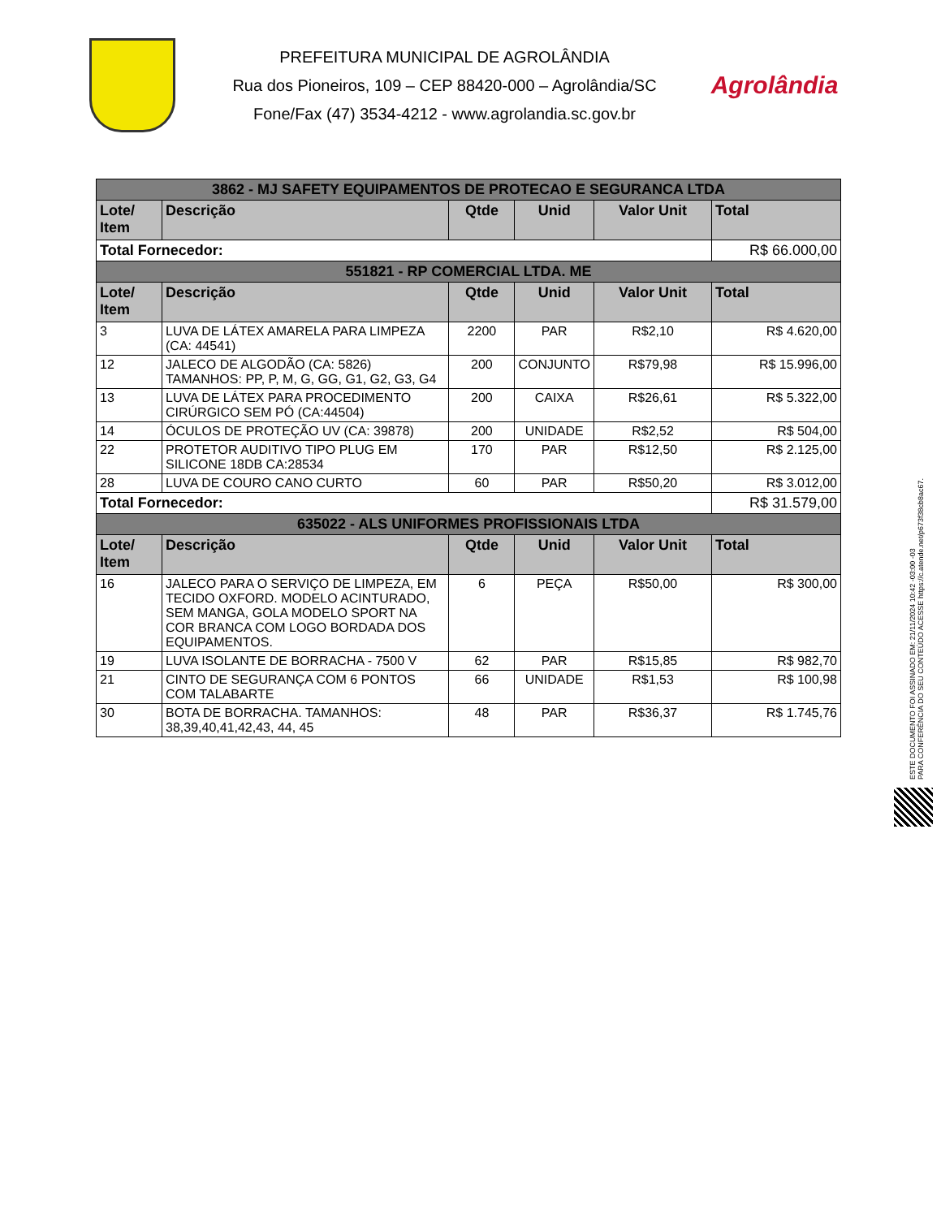PREFEITURA MUNICIPAL DE AGROLÂNDIA
Rua dos Pioneiros, 109 – CEP 88420-000 – Agrolândia/SC
Fone/Fax (47) 3534-4212 - www.agrolandia.sc.gov.br
Agrolândia
| 3862 - MJ SAFETY EQUIPAMENTOS DE PROTECAO E SEGURANCA LTDA | | | | | |
| Lote/ Item | Descrição | Qtde | Unid | Valor Unit | Total |
| Total Fornecedor: | | | | | R$ 66.000,00 |
| 551821 - RP COMERCIAL LTDA. ME | | | | | |
| Lote/ Item | Descrição | Qtde | Unid | Valor Unit | Total |
| 3 | LUVA DE LÁTEX AMARELA PARA LIMPEZA (CA: 44541) | 2200 | PAR | R$2,10 | R$ 4.620,00 |
| 12 | JALECO DE ALGODÃO (CA: 5826) TAMANHOS: PP, P, M, G, GG, G1, G2, G3, G4 | 200 | CONJUNTO | R$79,98 | R$ 15.996,00 |
| 13 | LUVA DE LÁTEX PARA PROCEDIMENTO CIRÚRGICO SEM PÓ (CA:44504) | 200 | CAIXA | R$26,61 | R$ 5.322,00 |
| 14 | ÓCULOS DE PROTEÇÃO UV (CA: 39878) | 200 | UNIDADE | R$2,52 | R$ 504,00 |
| 22 | PROTETOR AUDITIVO TIPO PLUG EM SILICONE 18DB CA:28534 | 170 | PAR | R$12,50 | R$ 2.125,00 |
| 28 | LUVA DE COURO CANO CURTO | 60 | PAR | R$50,20 | R$ 3.012,00 |
| Total Fornecedor: | | | | | R$ 31.579,00 |
| 635022 - ALS UNIFORMES PROFISSIONAIS LTDA | | | | | |
| Lote/ Item | Descrição | Qtde | Unid | Valor Unit | Total |
| 16 | JALECO PARA O SERVIÇO DE LIMPEZA, EM TECIDO OXFORD. MODELO ACINTURADO, SEM MANGA, GOLA MODELO SPORT NA COR BRANCA COM LOGO BORDADA DOS EQUIPAMENTOS. | 6 | PEÇA | R$50,00 | R$ 300,00 |
| 19 | LUVA ISOLANTE DE BORRACHA - 7500 V | 62 | PAR | R$15,85 | R$ 982,70 |
| 21 | CINTO DE SEGURANÇA COM 6 PONTOS COM TALABARTE | 66 | UNIDADE | R$1,53 | R$ 100,98 |
| 30 | BOTA DE BORRACHA. TAMANHOS: 38,39,40,41,42,43, 44, 45 | 48 | PAR | R$36,37 | R$ 1.745,76 |
ESTE DOCUMENTO FOI ASSINADO EM: 21/11/2024 10:42 -03:00 -03
PARA CONFERÊNCIA DO SEU CONTEÚDO ACESSE https://c.atende.net/p673f38cb8ac67.